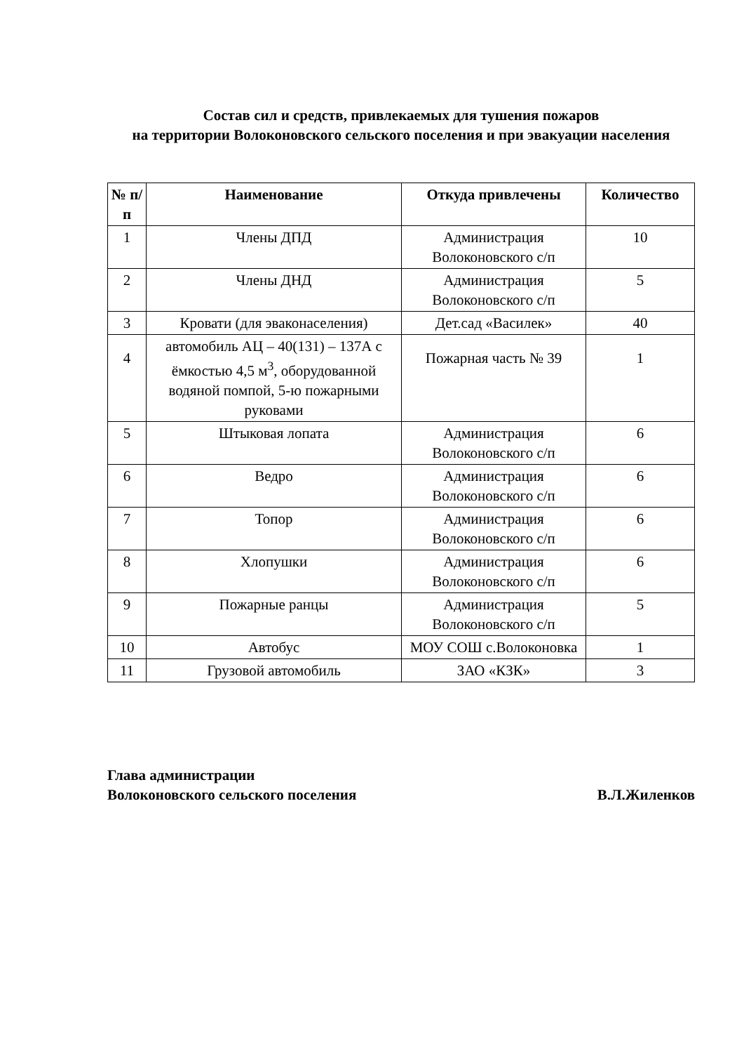Состав сил и средств, привлекаемых для тушения пожаров
на территории Волоконовского сельского поселения и при эвакуации населения
| № п/п | Наименование | Откуда привлечены | Количество |
| --- | --- | --- | --- |
| 1 | Члены ДПД | Администрация Волоконовского с/п | 10 |
| 2 | Члены ДНД | Администрация Волоконовского с/п | 5 |
| 3 | Кровати (для эваконаселения) | Дет.сад «Василек» | 40 |
| 4 | автомобиль АЦ – 40(131) – 137А с ёмкостью 4,5 м<sup>3</sup>, оборудованной водяной помпой, 5-ю пожарными руковами | Пожарная часть № 39 | 1 |
| 5 | Штыковая лопата | Администрация Волоконовского с/п | 6 |
| 6 | Ведро | Администрация Волоконовского с/п | 6 |
| 7 | Топор | Администрация Волоконовского с/п | 6 |
| 8 | Хлопушки | Администрация Волоконовского с/п | 6 |
| 9 | Пожарные ранцы | Администрация Волоконовского с/п | 5 |
| 10 | Автобус | МОУ СОШ с.Волоконовка | 1 |
| 11 | Грузовой автомобиль | ЗАО «КЗК» | 3 |
Глава администрации
Волоконовского сельского поселения В.Л.Жиленков